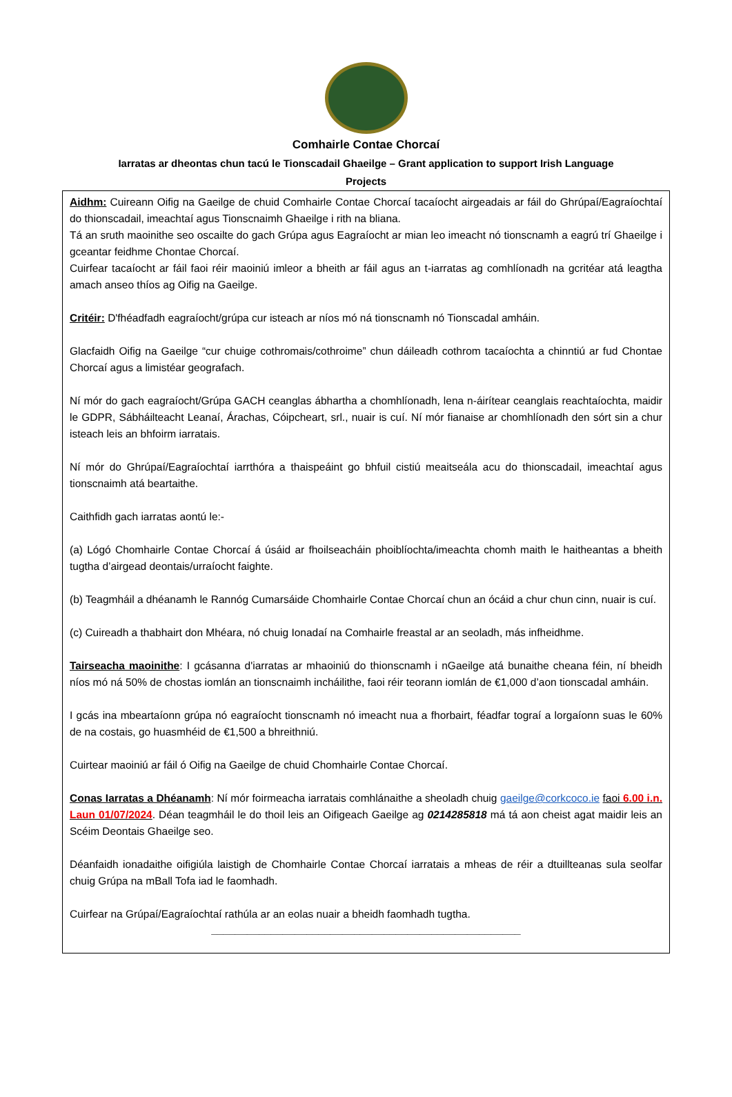Comhairle Contae Chorcaí
Iarratas ar dheontas chun tacú le Tionscadail Ghaeilge – Grant application to support Irish Language Projects
Aidhm: Cuireann Oifig na Gaeilge de chuid Comhairle Contae Chorcaí tacaíocht airgeadais ar fáil do Ghrúpaí/Eagraíochtaí do thionscadail, imeachtaí agus Tionscnaimh Ghaeilge i rith na bliana.
Tá an sruth maoinithe seo oscailte do gach Grúpa agus Eagraíocht ar mian leo imeacht nó tionscnamh a eagrú trí Ghaeilge i gceantar feidhme Chontae Chorcaí.
Cuirfear tacaíocht ar fáil faoi réir maoiniú imleor a bheith ar fáil agus an t-iarratas ag comhlíonadh na gcritéar atá leagtha amach anseo thíos ag Oifig na Gaeilge.
Critéir: D'fhéadfadh eagraíocht/grúpa cur isteach ar níos mó ná tionscnamh nó Tionscadal amháin.
Glacfaidh Oifig na Gaeilge “cur chuige cothromais/cothroime” chun dáileadh cothrom tacaíochta a chinntiú ar fud Chontae Chorcaí agus a limistéar geografach.
Ní mór do gach eagraíocht/Grúpa GACH ceanglas ábhartha a chomhlíonadh, lena n-áirítear ceanglais reachtaíochta, maidir le GDPR, Sábháilteacht Leanaí, Árachas, Cóipcheart, srl., nuair is cuí. Ní mór fianaise ar chomhlíonadh den sórt sin a chur isteach leis an bhfoirm iarratais.
Ní mór do Ghrúpaí/Eagraíochtaí iarrthóra a thaispeáint go bhfuil cistiú meaitseála acu do thionscadail, imeachtaí agus tionscnaimh atá beartaithe.
Caithfidh gach iarratas aontú le:-
(a) Lógó Chomhairle Contae Chorcaí á úsáid ar fhoilseacháin phoiblíochta/imeachta chomh maith le haitheantas a bheith tugtha d’airgead deontais/urraíocht faighte.
(b) Teagmháil a dhéanamh le Rannóg Cumarsáide Chomhairle Contae Chorcaí chun an ócáid a chur chun cinn, nuair is cuí.
(c) Cuireadh a thabhairt don Mhéara, nó chuig Ionadaí na Comhairle freastal ar an seoladh, más infheidhme.
Tairseacha maoinithe: I gcásanna d'iarratas ar mhaoiniú do thionscnamh i nGaeilge atá bunaithe cheana féin, ní bheidh níos mó ná 50% de chostas iomlán an tionscnaimh incháilithe, faoi réir teorann iomlán de €1,000 d’aon tionscadal amháin.
I gcás ina mbeartaíonn grúpa nó eagraíocht tionscnamh nó imeacht nua a fhorbairt, féadfar tograí a lorgaíonn suas le 60% de na costais, go huasmhéid de €1,500 a bhreithniú.
Cuirtear maoiniú ar fáil ó Oifig na Gaeilge de chuid Chomhairle Contae Chorcaí.
Conas Iarratas a Dhéanamh: Ní mór foirmeacha iarratais comhlánaithe a sheoladh chuig gaeilge@corkcoco.ie faoi 6.00 i.n. Laun 01/07/2024. Déan teagmháil le do thoil leis an Oifigeach Gaeilge ag 0214285818 má tá aon cheist agat maidir leis an Scéim Deontais Ghaeilge seo.
Déanfaidh ionadaithe oifigiúla laistigh de Chomhairle Contae Chorcaí iarratais a mheas de réir a dtuillteanas sula seolfar chuig Grúpa na mBall Tofa iad le faomhadh.
Cuirfear na Grúpaí/Eagraíochtaí rathúla ar an eolas nuair a bheidh faomhadh tugtha.
____________________________________________________